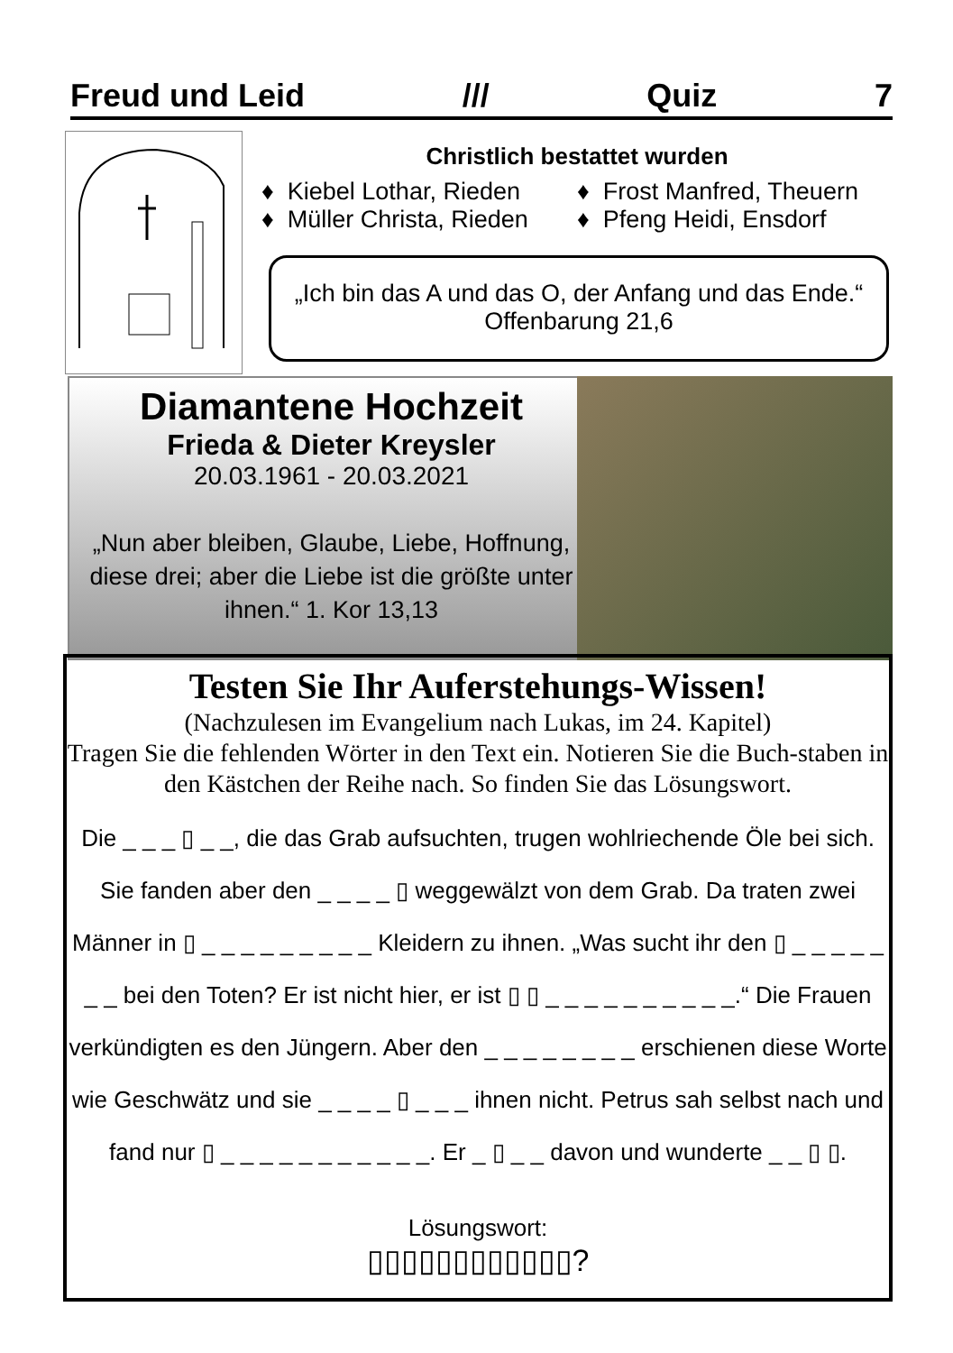Freud und Leid /// Quiz 7
Christlich bestattet wurden
♦ Kiebel Lothar, Rieden
♦ Müller Christa, Rieden
♦ Frost Manfred, Theuern
♦ Pfeng Heidi, Ensdorf
„Ich bin das A und das O, der Anfang und das Ende.“
Offenbarung 21,6
Diamantene Hochzeit
Frieda & Dieter Kreysler
20.03.1961 - 20.03.2021
„Nun aber bleiben, Glaube, Liebe, Hoffnung, diese drei; aber die Liebe ist die größte unter ihnen.“ 1. Kor 13,13
Testen Sie Ihr Auferstehungs-Wissen!
(Nachzulesen im Evangelium nach Lukas, im 24. Kapitel)
Tragen Sie die fehlenden Wörter in den Text ein. Notieren Sie die Buch-staben in den Kästchen der Reihe nach. So finden Sie das Lösungswort.
Die _ _ _ ▯ _ _, die das Grab aufsuchten, trugen wohlriechende Öle bei sich. Sie fanden aber den _ _ _ _ ▯ weggewälzt von dem Grab. Da traten zwei Männer in ▯ _ _ _ _ _ _ _ _ _ Kleidern zu ihnen. „Was sucht ihr den ▯ _ _ _ _ _ _ _ bei den Toten? Er ist nicht hier, er ist ▯ ▯ _ _ _ _ _ _ _ _ _ _.“ Die Frauen verkündigten es den Jüngern. Aber den _ _ _ _ _ _ _ _ erschienen diese Worte wie Geschwätz und sie _ _ _ _ ▯ _ _ _ ihnen nicht. Petrus sah selbst nach und fand nur ▯ _ _ _ _ _ _ _ _ _ _ _. Er _ ▯ _ _ davon und wunderte _ _ ▯ ▯.
Lösungswort:
▯▯▯▯▯▯▯▯▯▯▯▯?